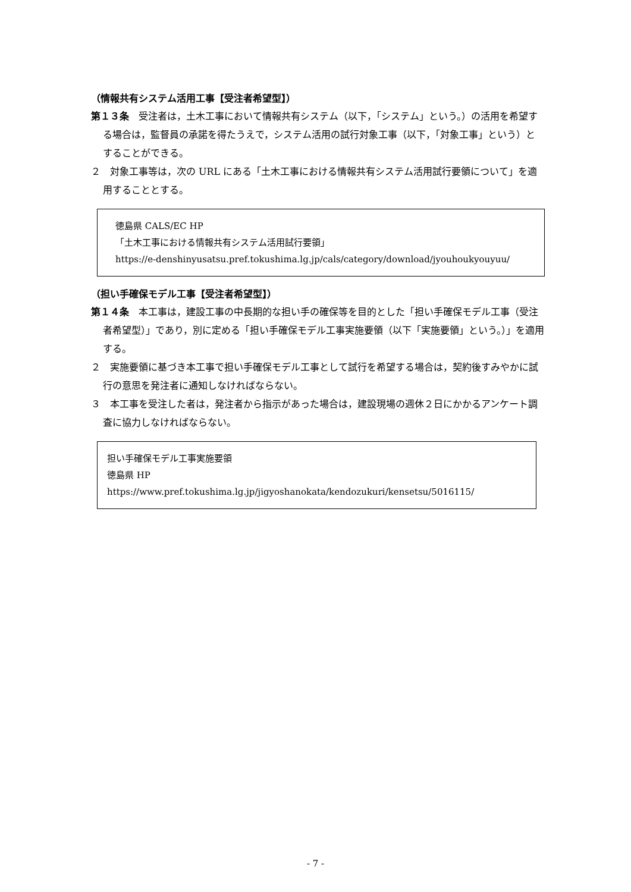（情報共有システム活用工事【受注者希望型】）
第１３条　受注者は，土木工事において情報共有システム（以下，「システム」という。）の活用を希望する場合は，監督員の承諾を得たうえで，システム活用の試行対象工事（以下，「対象工事」という）とすることができる。
２　対象工事等は，次の URL にある「土木工事における情報共有システム活用試行要領について」を適用することとする。
徳島県 CALS/EC HP
「土木工事における情報共有システム活用試行要領」
https://e-denshinyusatsu.pref.tokushima.lg.jp/cals/category/download/jyouhoukyouyuu/
（担い手確保モデル工事【受注者希望型】）
第１４条　本工事は，建設工事の中長期的な担い手の確保等を目的とした「担い手確保モデル工事（受注者希望型）」であり，別に定める「担い手確保モデル工事実施要領（以下「実施要領」という。）」を適用する。
２　実施要領に基づき本工事で担い手確保モデル工事として試行を希望する場合は，契約後すみやかに試行の意思を発注者に通知しなければならない。
３　本工事を受注した者は，発注者から指示があった場合は，建設現場の週休２日にかかるアンケート調査に協力しなければならない。
担い手確保モデル工事実施要領
徳島県 HP　https://www.pref.tokushima.lg.jp/jigyoshanokata/kendozukuri/kensetsu/5016115/
- 7 -